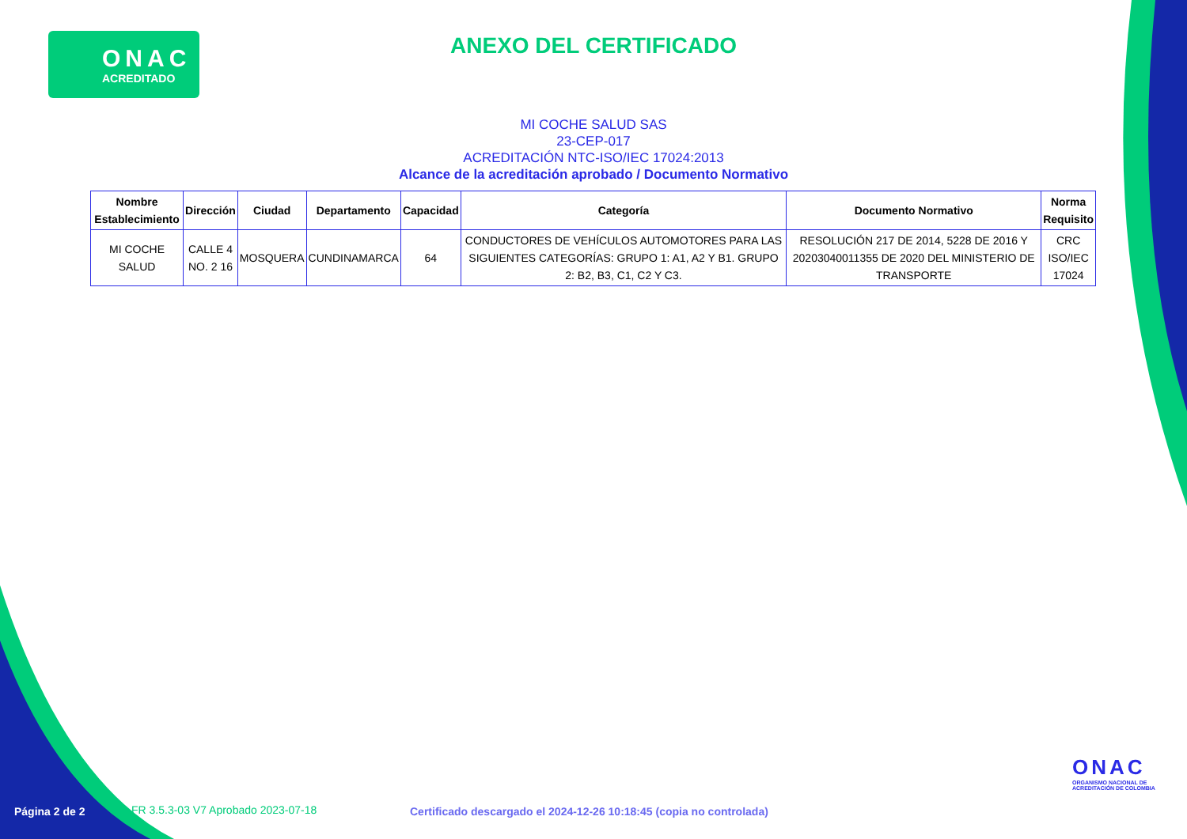ONAC
ACREDITADO
ANEXO DEL CERTIFICADO
MI COCHE SALUD SAS
23-CEP-017
ACREDITACIÓN NTC-ISO/IEC 17024:2013
Alcance de la acreditación aprobado / Documento Normativo
| Nombre Establecimiento | Dirección | Ciudad | Departamento | Capacidad | Categoría | Documento Normativo | Norma Requisito |
| --- | --- | --- | --- | --- | --- | --- | --- |
| MI COCHE SALUD | CALLE 4 NO. 2 16 | MOSQUERA | CUNDINAMARCA | 64 | CONDUCTORES DE VEHÍCULOS AUTOMOTORES PARA LAS SIGUIENTES CATEGORÍAS: GRUPO 1: A1, A2 Y B1. GRUPO 2: B2, B3, C1, C2 Y C3. | RESOLUCIÓN 217 DE 2014, 5228 DE 2016 Y 20203040011355 DE 2020 DEL MINISTERIO DE TRANSPORTE | CRC ISO/IEC 17024 |
ONAC
ORGANISMO NACIONAL DE
ACREDITACIÓN DE COLOMBIA
Página 2 de 2
FR 3.5.3-03 V7 Aprobado 2023-07-18
Certificado descargado el 2024-12-26 10:18:45 (copia no controlada)